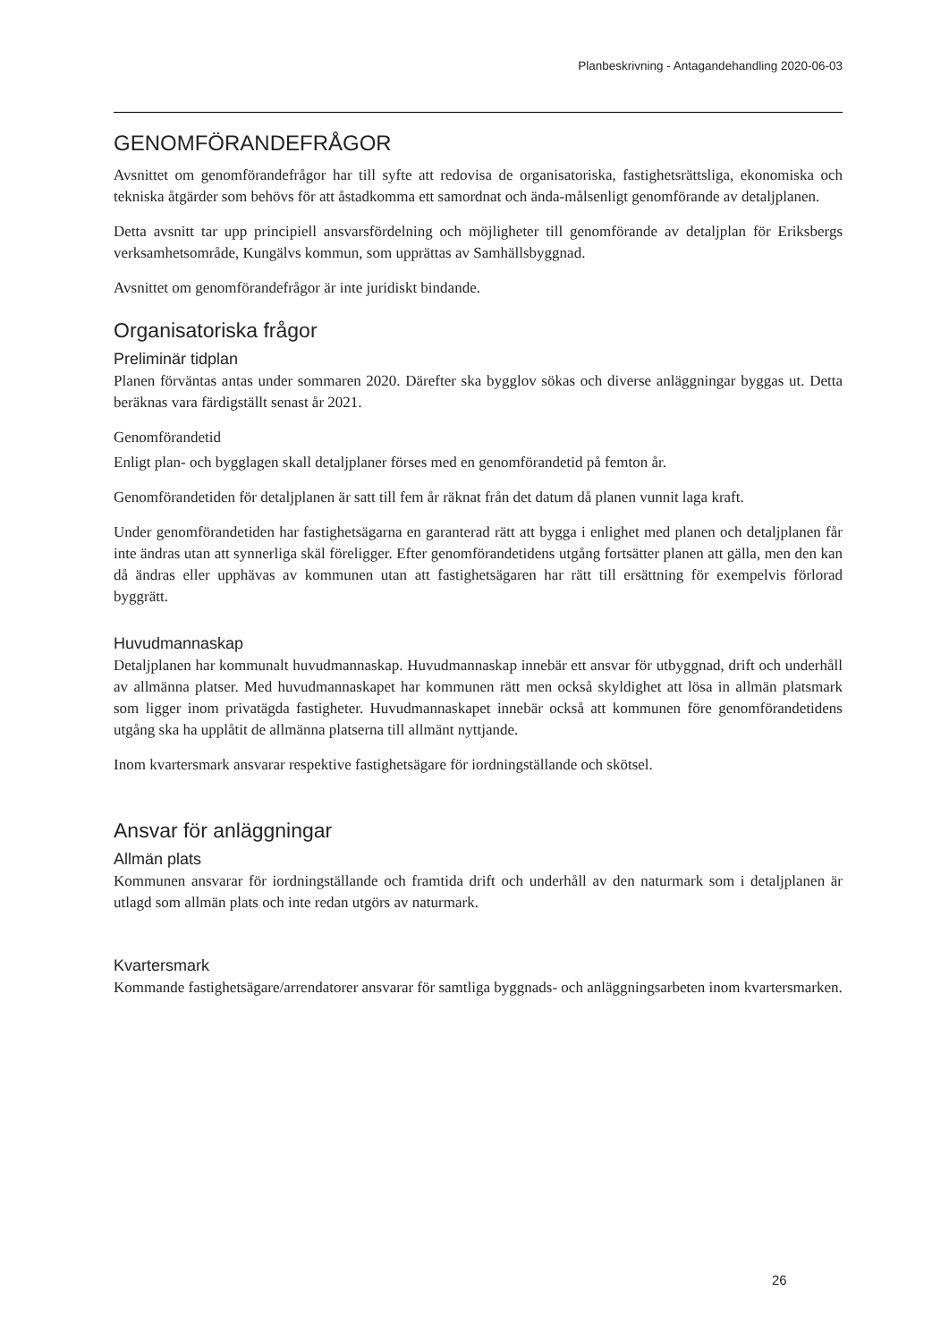Planbeskrivning - Antagandehandling 2020-06-03
GENOMFÖRANDEFRÅGOR
Avsnittet om genomförandefrågor har till syfte att redovisa de organisatoriska, fastighetsrättsliga, ekonomiska och tekniska åtgärder som behövs för att åstadkomma ett samordnat och ända-målsenligt genomförande av detaljplanen.
Detta avsnitt tar upp principiell ansvarsfördelning och möjligheter till genomförande av detaljplan för Eriksbergs verksamhetsområde, Kungälvs kommun, som upprättas av Samhällsbyggnad.
Avsnittet om genomförandefrågor är inte juridiskt bindande.
Organisatoriska frågor
Preliminär tidplan
Planen förväntas antas under sommaren 2020. Därefter ska bygglov sökas och diverse anläggningar byggas ut. Detta beräknas vara färdigställt senast år 2021.
Genomförandetid
Enligt plan- och bygglagen skall detaljplaner förses med en genomförandetid på femton år.
Genomförandetiden för detaljplanen är satt till fem år räknat från det datum då planen vunnit laga kraft.
Under genomförandetiden har fastighetsägarna en garanterad rätt att bygga i enlighet med planen och detaljplanen får inte ändras utan att synnerliga skäl föreligger. Efter genomförandetidens utgång fortsätter planen att gälla, men den kan då ändras eller upphävas av kommunen utan att fastighetsägaren har rätt till ersättning för exempelvis förlorad byggrätt.
Huvudmannaskap
Detaljplanen har kommunalt huvudmannaskap. Huvudmannaskap innebär ett ansvar för utbyggnad, drift och underhåll av allmänna platser. Med huvudmannaskapet har kommunen rätt men också skyldighet att lösa in allmän platsmark som ligger inom privatägda fastigheter. Huvudmannaskapet innebär också att kommunen före genomförandetidens utgång ska ha upplåtit de allmänna platserna till allmänt nyttjande.
Inom kvartersmark ansvarar respektive fastighetsägare för iordningställande och skötsel.
Ansvar för anläggningar
Allmän plats
Kommunen ansvarar för iordningställande och framtida drift och underhåll av den naturmark som i detaljplanen är utlagd som allmän plats och inte redan utgörs av naturmark.
Kvartersmark
Kommande fastighetsägare/arrendatorer ansvarar för samtliga byggnads- och anläggningsarbeten inom kvartersmarken.
26